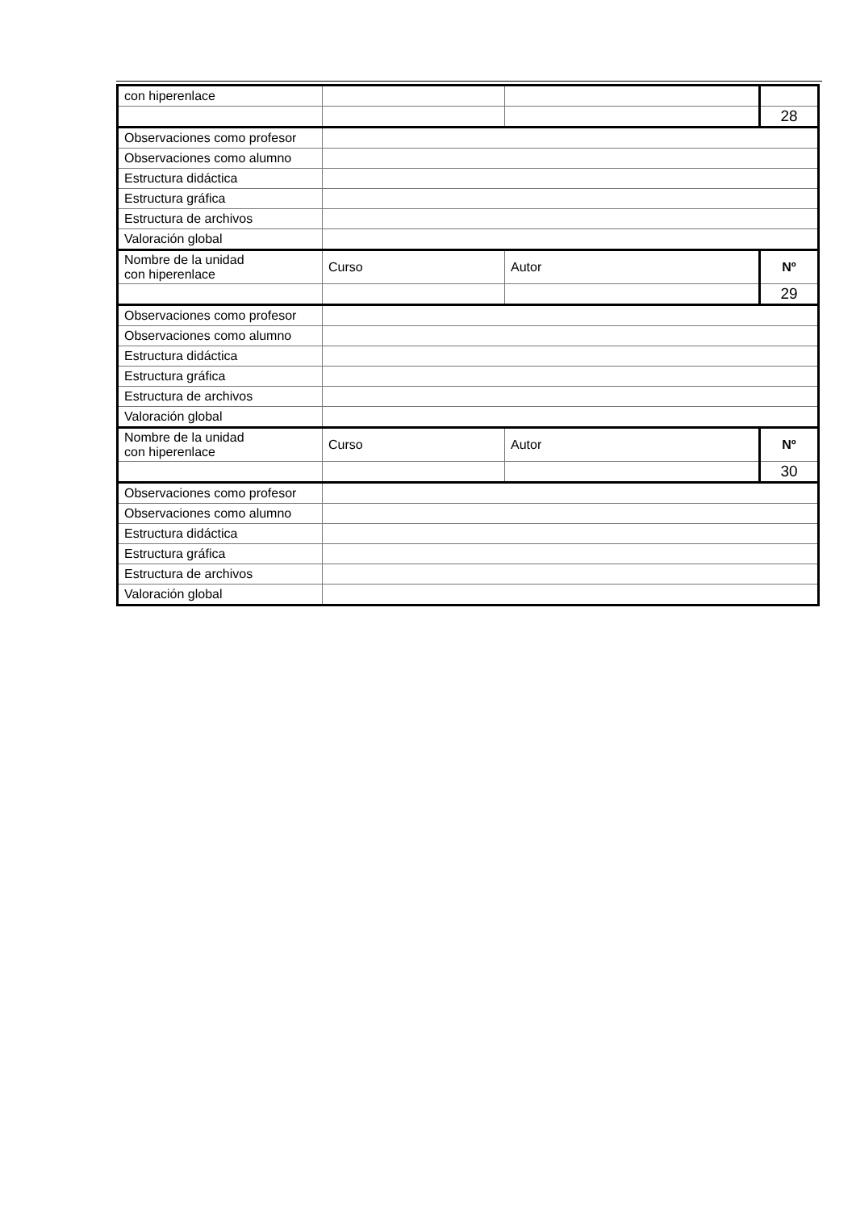| con hiperenlace | | | |
| | | | 28 |
| Observaciones como profesor | | | |
| Observaciones como alumno | | | |
| Estructura didáctica | | | |
| Estructura gráfica | | | |
| Estructura de archivos | | | |
| Valoración global | | | |
| Nombre de la unidad con hiperenlace | Curso | Autor | Nº |
| | | | 29 |
| Observaciones como profesor | | | |
| Observaciones como alumno | | | |
| Estructura didáctica | | | |
| Estructura gráfica | | | |
| Estructura de archivos | | | |
| Valoración global | | | |
| Nombre de la unidad con hiperenlace | Curso | Autor | Nº |
| | | | 30 |
| Observaciones como profesor | | | |
| Observaciones como alumno | | | |
| Estructura didáctica | | | |
| Estructura gráfica | | | |
| Estructura de archivos | | | |
| Valoración global | | | |